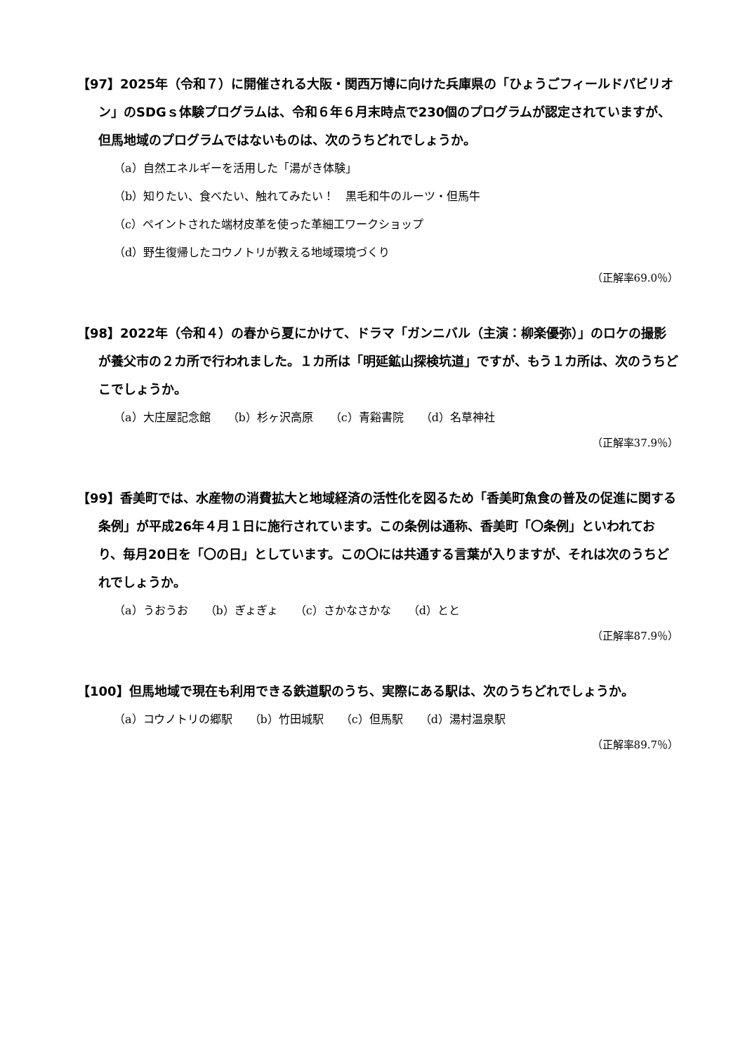【97】2025年（令和７）に開催される大阪・関西万博に向けた兵庫県の「ひょうごフィールドパビリオン」のSDGｓ体験プログラムは、令和６年６月末時点で230個のプログラムが認定されていますが、但馬地域のプログラムではないものは、次のうちどれでしょうか。
（a）自然エネルギーを活用した「湯がき体験」
（b）知りたい、食べたい、触れてみたい！　黒毛和牛のルーツ・但馬牛
（c）ペイントされた端材皮革を使った革細工ワークショップ
（d）野生復帰したコウノトリが教える地域環境づくり
（正解率69.0％）
【98】2022年（令和４）の春から夏にかけて、ドラマ「ガンニバル（主演：柳楽優弥）」のロケの撮影が養父市の２カ所で行われました。１カ所は「明延鉱山探検坑道」ですが、もう１カ所は、次のうちどこでしょうか。
（a）大庄屋記念館　　（b）杉ヶ沢高原　　（c）青谿書院　　（d）名草神社
（正解率37.9％）
【99】香美町では、水産物の消費拡大と地域経済の活性化を図るため「香美町魚食の普及の促進に関する条例」が平成26年４月１日に施行されています。この条例は通称、香美町「〇条例」といわれており、毎月20日を「〇の日」としています。この〇には共通する言葉が入りますが、それは次のうちどれでしょうか。
（a）うおうお　　（b）ぎょぎょ　　（c）さかなさかな　　（d）とと
（正解率87.9％）
【100】但馬地域で現在も利用できる鉄道駅のうち、実際にある駅は、次のうちどれでしょうか。
（a）コウノトリの郷駅　　（b）竹田城駅　　（c）但馬駅　　（d）湯村温泉駅
（正解率89.7％）